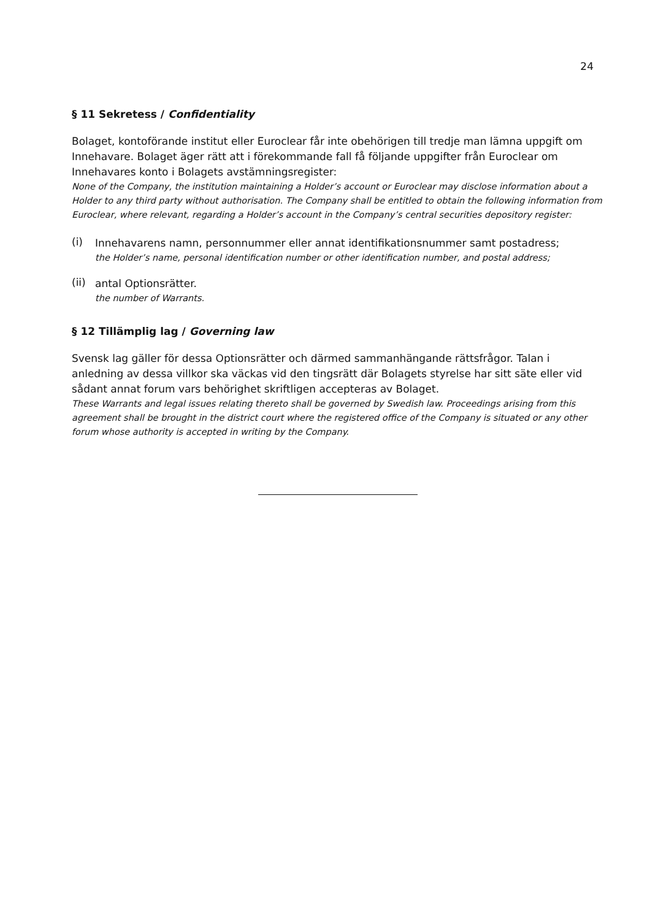24
§ 11 Sekretess / Confidentiality
Bolaget, kontoförande institut eller Euroclear får inte obehörigen till tredje man lämna uppgift om Innehavare. Bolaget äger rätt att i förekommande fall få följande uppgifter från Euroclear om Innehavares konto i Bolagets avstämningsregister:
None of the Company, the institution maintaining a Holder’s account or Euroclear may disclose information about a Holder to any third party without authorisation. The Company shall be entitled to obtain the following information from Euroclear, where relevant, regarding a Holder’s account in the Company’s central securities depository register:
(i)
Innehavarens namn, personnummer eller annat identifikationsnummer samt postadress;
the Holder’s name, personal identification number or other identification number, and postal address;
(ii)
antal Optionsrätter.
the number of Warrants.
§ 12 Tillämplig lag / Governing law
Svensk lag gäller för dessa Optionsrätter och därmed sammanhängande rättsfrågor. Talan i anledning av dessa villkor ska väckas vid den tingsrätt där Bolagets styrelse har sitt säte eller vid sådant annat forum vars behörighet skriftligen accepteras av Bolaget.
These Warrants and legal issues relating thereto shall be governed by Swedish law. Proceedings arising from this agreement shall be brought in the district court where the registered office of the Company is situated or any other forum whose authority is accepted in writing by the Company.